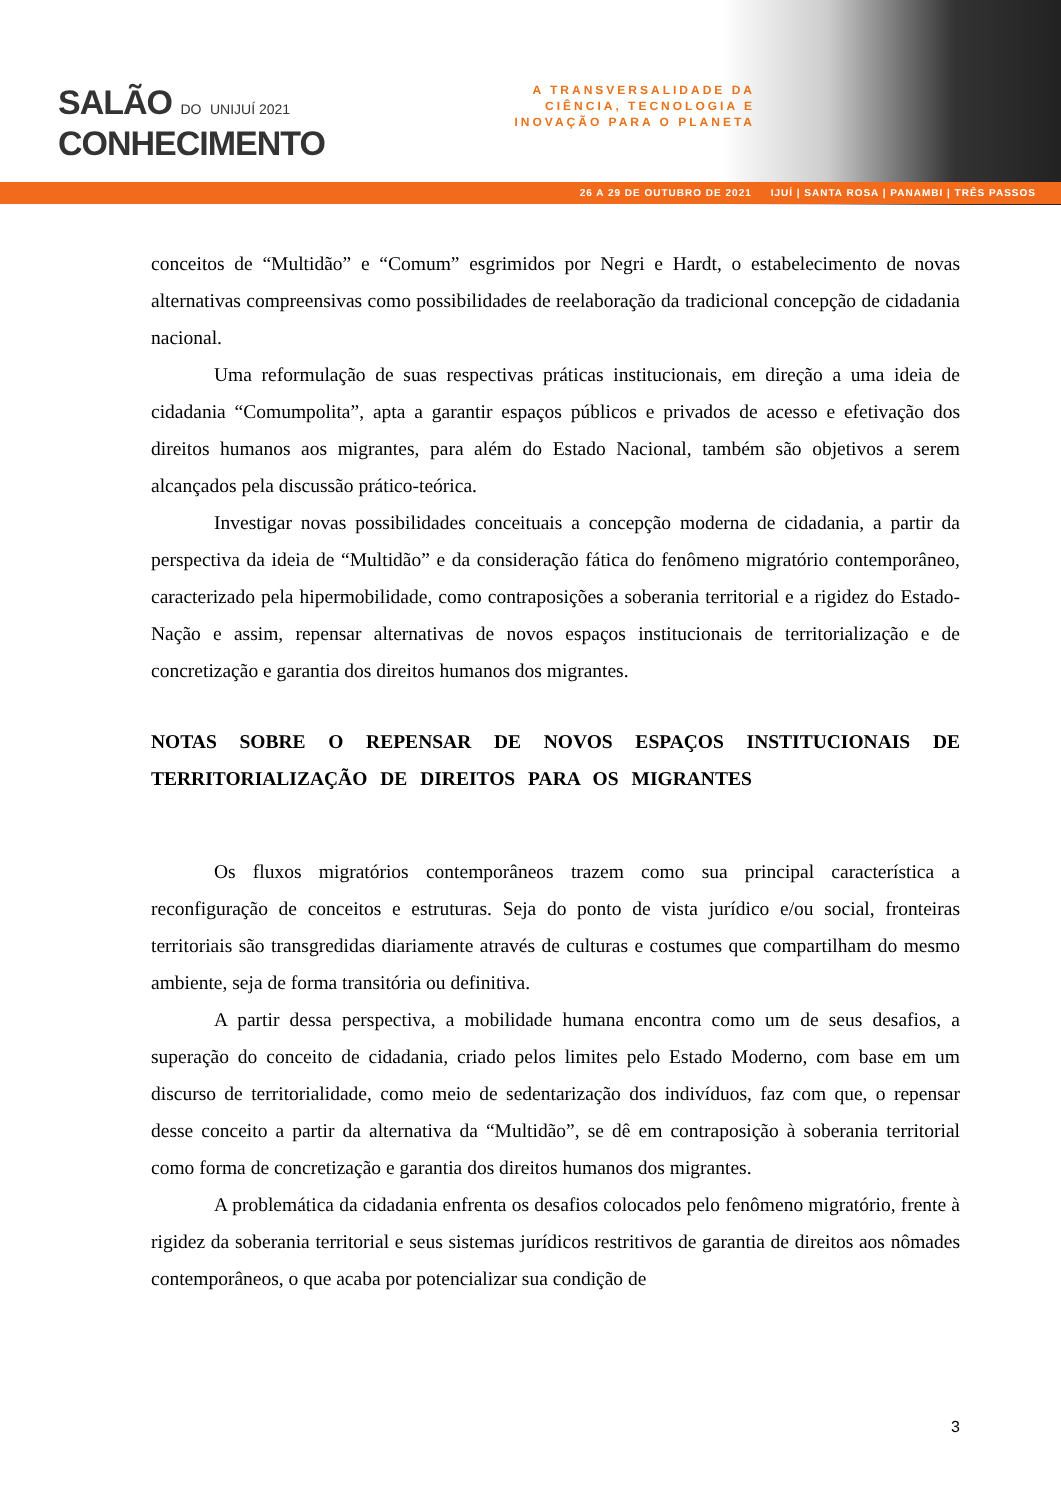SALÃO DO UNIJUÍ 2021
CONHECIMENTO
A TRANSVERSALIDADE DA CIÊNCIA, TECNOLOGIA E INOVAÇÃO PARA O PLANETA
26 A 29 DE OUTUBRO DE 2021 IJUÍ | SANTA ROSA | PANAMBI | TRÊS PASSOS
conceitos de “Multidão” e “Comum” esgrimidos por Negri e Hardt, o estabelecimento de novas alternativas compreensivas como possibilidades de reelaboração da tradicional concepção de cidadania nacional.
Uma reformulação de suas respectivas práticas institucionais, em direção a uma ideia de cidadania “Comumpolita”, apta a garantir espaços públicos e privados de acesso e efetivação dos direitos humanos aos migrantes, para além do Estado Nacional, também são objetivos a serem alcançados pela discussão prático-teórica.
Investigar novas possibilidades conceituais a concepção moderna de cidadania, a partir da perspectiva da ideia de “Multidão” e da consideração fática do fenômeno migratório contemporâneo, caracterizado pela hipermobilidade, como contraposições a soberania territorial e a rigidez do Estado-Nação e assim, repensar alternativas de novos espaços institucionais de territorialização e de concretização e garantia dos direitos humanos dos migrantes.
NOTAS SOBRE O REPENSAR DE NOVOS ESPAÇOS INSTITUCIONAIS DE TERRITORIALIZAÇÃO DE DIREITOS PARA OS MIGRANTES
Os fluxos migratórios contemporâneos trazem como sua principal característica a reconfiguração de conceitos e estruturas. Seja do ponto de vista jurídico e/ou social, fronteiras territoriais são transgredidas diariamente através de culturas e costumes que compartilham do mesmo ambiente, seja de forma transitória ou definitiva.
A partir dessa perspectiva, a mobilidade humana encontra como um de seus desafios, a superação do conceito de cidadania, criado pelos limites pelo Estado Moderno, com base em um discurso de territorialidade, como meio de sedentarização dos indivíduos, faz com que, o repensar desse conceito a partir da alternativa da “Multidão”, se dê em contraposição à soberania territorial como forma de concretização e garantia dos direitos humanos dos migrantes.
A problemática da cidadania enfrenta os desafios colocados pelo fenômeno migratório, frente à rigidez da soberania territorial e seus sistemas jurídicos restritivos de garantia de direitos aos nômades contemporâneos, o que acaba por potencializar sua condição de
3